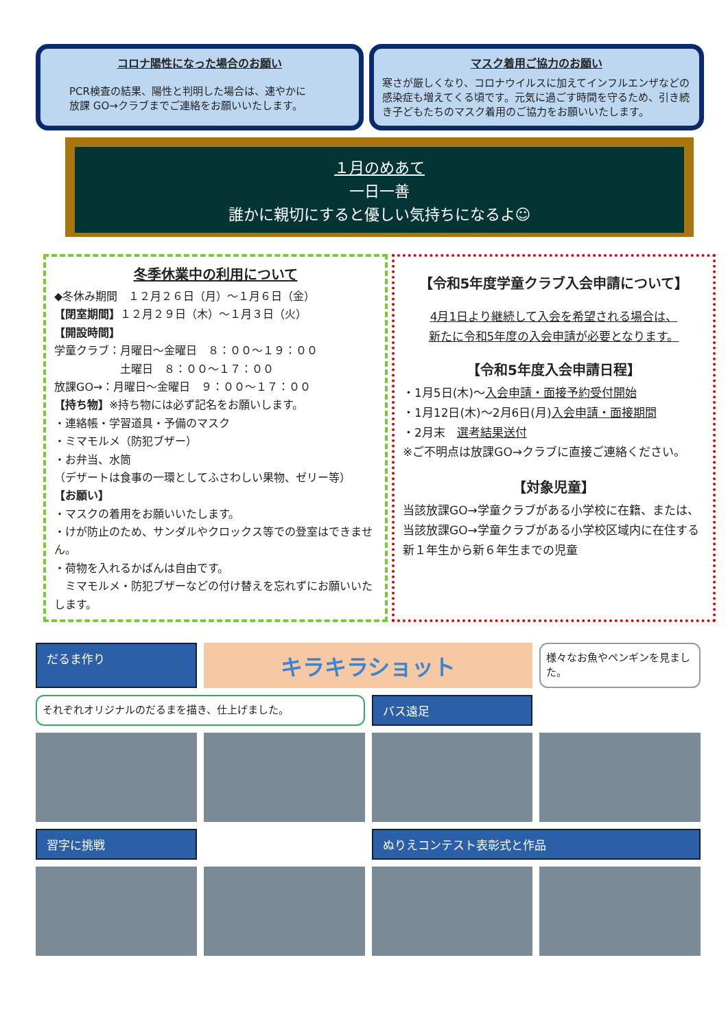コロナ陽性になった場合のお願い
PCR検査の結果、陽性と判明した場合は、速やかに
放課 GO→クラブまでご連絡をお願いいたします。
マスク着用ご協力のお願い
寒さが厳しくなり、コロナウイルスに加えてインフルエンザなどの感染症も増えてくる頃です。元気に過ごす時間を守るため、引き続き子どもたちのマスク着用のご協力をお願いいたします。
１月のめあて
一日一善
誰かに親切にすると優しい気持ちになるよ☺
冬季休業中の利用について
◆冬休み期間　１２月２６日（月）～１月６日（金）
【閉室期間】１２月２９日（木）～１月３日（火）
【開設時間】
学童クラブ：月曜日～金曜日　８：００～１９：００
　　　　　　土曜日　８：００～１７：００
放課GO→：月曜日～金曜日　９：００～１７：００
【持ち物】※持ち物には必ず記名をお願いします。
・連絡帳・学習道具・予備のマスク
・ミマモルメ（防犯ブザー）
・お弁当、水筒
（デザートは食事の一環としてふさわしい果物、ゼリー等）
【お願い】
・マスクの着用をお願いいたします。
・けが防止のため、サンダルやクロックス等での登室はできません。
・荷物を入れるかばんは自由です。
　ミマモルメ・防犯ブザーなどの付け替えを忘れずにお願いいたします。
【令和5年度学童クラブ入会申請について】
4月1日より継続して入会を希望される場合は、
新たに令和5年度の入会申請が必要となります。
【令和5年度入会申請日程】
・1月5日(木)～入会申請・面接予約受付開始
・1月12日(木)～2月6日(月)入会申請・面接期間
・2月末　選考結果送付
※ご不明点は放課GO→クラブに直接ご連絡ください。
【対象児童】
当該放課GO→学童クラブがある小学校に在籍、または、当該放課GO→学童クラブがある小学校区域内に在住する新１年生から新６年生までの児童
だるま作り
キラキラショット
様々なお魚やペンギンを見ました。
それぞれオリジナルのだるまを描き、仕上げました。
バス遠足
習字に挑戦
ぬりえコンテスト表彰式と作品